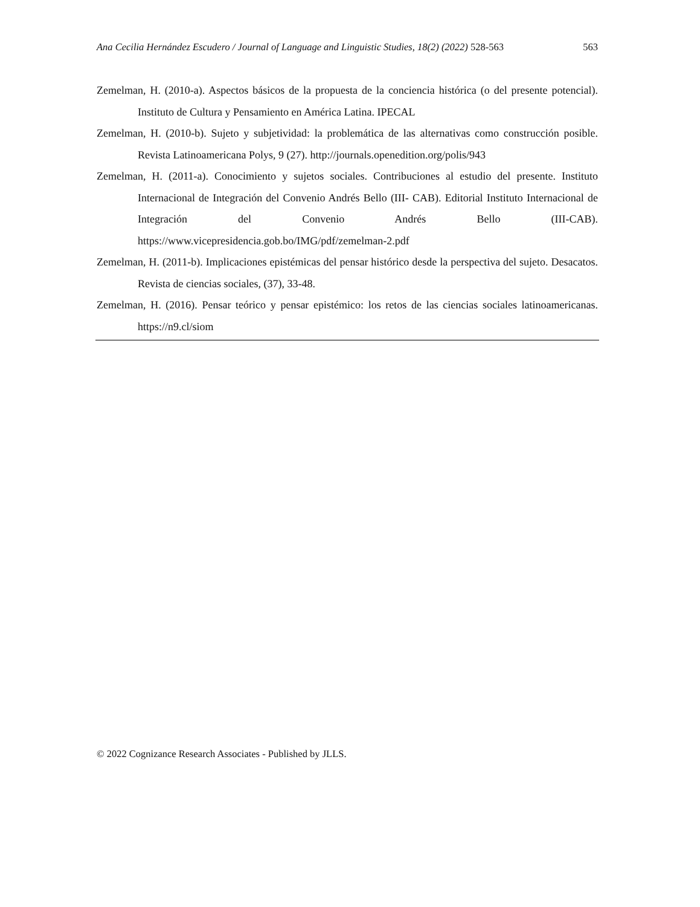Ana Cecilia Hernández Escudero / Journal of Language and Linguistic Studies, 18(2) (2022) 528-563 563
Zemelman, H. (2010-a). Aspectos básicos de la propuesta de la conciencia histórica (o del presente potencial). Instituto de Cultura y Pensamiento en América Latina. IPECAL
Zemelman, H. (2010-b). Sujeto y subjetividad: la problemática de las alternativas como construcción posible. Revista Latinoamericana Polys, 9 (27). http://journals.openedition.org/polis/943
Zemelman, H. (2011-a). Conocimiento y sujetos sociales. Contribuciones al estudio del presente. Instituto Internacional de Integración del Convenio Andrés Bello (III- CAB). Editorial Instituto Internacional de Integración del Convenio Andrés Bello (III-CAB). https://www.vicepresidencia.gob.bo/IMG/pdf/zemelman-2.pdf
Zemelman, H. (2011-b). Implicaciones epistémicas del pensar histórico desde la perspectiva del sujeto. Desacatos. Revista de ciencias sociales, (37), 33-48.
Zemelman, H. (2016). Pensar teórico y pensar epistémico: los retos de las ciencias sociales latinoamericanas. https://n9.cl/siom
© 2022 Cognizance Research Associates - Published by JLLS.